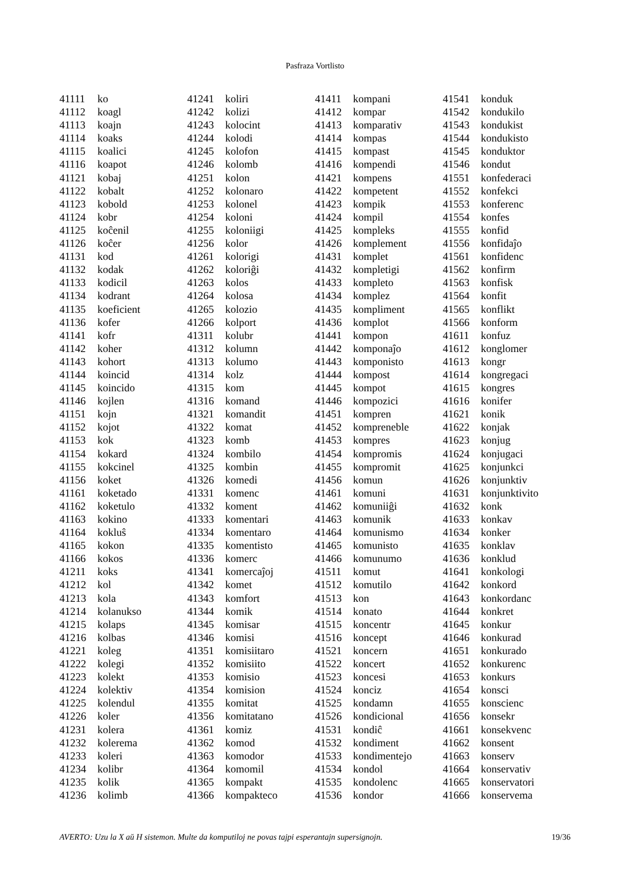Pasfraza Vortlisto
| 41111 | ko | 41241 | koliri | 41411 | kompani | 41541 | konduk |
| 41112 | koagl | 41242 | kolizi | 41412 | kompar | 41542 | kondukilo |
| 41113 | koajn | 41243 | kolocint | 41413 | komparativ | 41543 | kondukist |
| 41114 | koaks | 41244 | kolodi | 41414 | kompas | 41544 | kondukisto |
| 41115 | koalici | 41245 | kolofon | 41415 | kompast | 41545 | konduktor |
| 41116 | koapot | 41246 | kolomb | 41416 | kompendi | 41546 | kondut |
| 41121 | kobaj | 41251 | kolon | 41421 | kompens | 41551 | konfederaci |
| 41122 | kobalt | 41252 | kolonaro | 41422 | kompetent | 41552 | konfekci |
| 41123 | kobold | 41253 | kolonel | 41423 | kompik | 41553 | konferenc |
| 41124 | kobr | 41254 | koloni | 41424 | kompil | 41554 | konfes |
| 41125 | koĉenil | 41255 | koloniigi | 41425 | kompleks | 41555 | konfid |
| 41126 | koĉer | 41256 | kolor | 41426 | komplement | 41556 | konfidaĵo |
| 41131 | kod | 41261 | kolorigi | 41431 | komplet | 41561 | konfidenc |
| 41132 | kodak | 41262 | koloriĝi | 41432 | kompletigi | 41562 | konfirm |
| 41133 | kodicil | 41263 | kolos | 41433 | kompleto | 41563 | konfisk |
| 41134 | kodrant | 41264 | kolosa | 41434 | komplez | 41564 | konfit |
| 41135 | koeficient | 41265 | kolozio | 41435 | kompliment | 41565 | konflikt |
| 41136 | kofer | 41266 | kolport | 41436 | komplot | 41566 | konform |
| 41141 | kofr | 41311 | kolubr | 41441 | kompon | 41611 | konfuz |
| 41142 | koher | 41312 | kolumn | 41442 | komponaĵo | 41612 | konglomer |
| 41143 | kohort | 41313 | kolumo | 41443 | komponisto | 41613 | kongr |
| 41144 | koincid | 41314 | kolz | 41444 | kompost | 41614 | kongregaci |
| 41145 | koincido | 41315 | kom | 41445 | kompot | 41615 | kongres |
| 41146 | kojlen | 41316 | komand | 41446 | kompozici | 41616 | konifer |
| 41151 | kojn | 41321 | komandit | 41451 | kompren | 41621 | konik |
| 41152 | kojot | 41322 | komat | 41452 | kompreneble | 41622 | konjak |
| 41153 | kok | 41323 | komb | 41453 | kompres | 41623 | konjug |
| 41154 | kokard | 41324 | kombilo | 41454 | kompromis | 41624 | konjugaci |
| 41155 | kokcinel | 41325 | kombin | 41455 | kompromit | 41625 | konjunkci |
| 41156 | koket | 41326 | komedi | 41456 | komun | 41626 | konjunktiv |
| 41161 | koketado | 41331 | komenc | 41461 | komuni | 41631 | konjunktivito |
| 41162 | koketulo | 41332 | koment | 41462 | komuniiĝi | 41632 | konk |
| 41163 | kokino | 41333 | komentari | 41463 | komunik | 41633 | konkav |
| 41164 | kokluŝ | 41334 | komentaro | 41464 | komunismo | 41634 | konker |
| 41165 | kokon | 41335 | komentisto | 41465 | komunisto | 41635 | konklav |
| 41166 | kokos | 41336 | komerc | 41466 | komunumo | 41636 | konklud |
| 41211 | koks | 41341 | komercaĵoj | 41511 | komut | 41641 | konkologi |
| 41212 | kol | 41342 | komet | 41512 | komutilo | 41642 | konkord |
| 41213 | kola | 41343 | komfort | 41513 | kon | 41643 | konkordanc |
| 41214 | kolanukso | 41344 | komik | 41514 | konato | 41644 | konkret |
| 41215 | kolaps | 41345 | komisar | 41515 | koncentr | 41645 | konkur |
| 41216 | kolbas | 41346 | komisi | 41516 | koncept | 41646 | konkurad |
| 41221 | koleg | 41351 | komisiitaro | 41521 | koncern | 41651 | konkurado |
| 41222 | kolegi | 41352 | komisiito | 41522 | koncert | 41652 | konkurenc |
| 41223 | kolekt | 41353 | komisio | 41523 | koncesi | 41653 | konkurs |
| 41224 | kolektiv | 41354 | komision | 41524 | konciz | 41654 | konsci |
| 41225 | kolendul | 41355 | komitat | 41525 | kondamn | 41655 | konscienc |
| 41226 | koler | 41356 | komitatano | 41526 | kondicional | 41656 | konsekr |
| 41231 | kolera | 41361 | komiz | 41531 | kondiĉ | 41661 | konsekvenc |
| 41232 | kolerema | 41362 | komod | 41532 | kondiment | 41662 | konsent |
| 41233 | koleri | 41363 | komodor | 41533 | kondimentejo | 41663 | konserv |
| 41234 | kolibr | 41364 | komomil | 41534 | kondol | 41664 | konservativ |
| 41235 | kolik | 41365 | kompakt | 41535 | kondolenc | 41665 | konservatori |
| 41236 | kolimb | 41366 | kompakteco | 41536 | kondor | 41666 | konservema |
AVERTO: Uzu la X aŭ H sistemon. Multe da komputiloj ne povas tajpi esperantajn supersignojn. 19/36